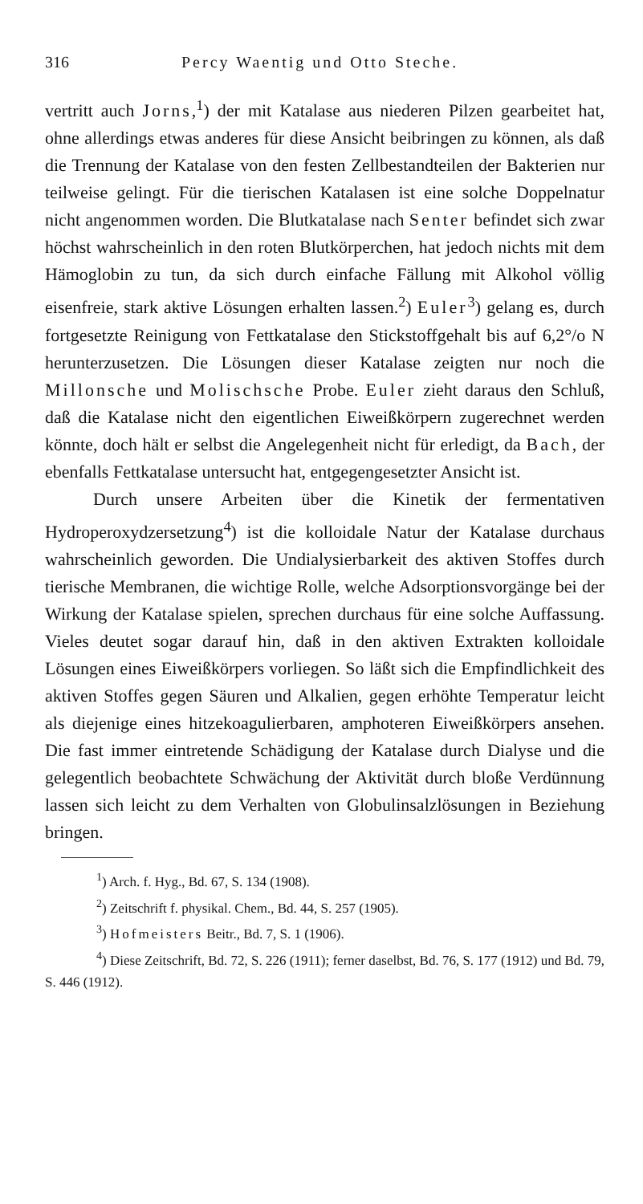316 Percy Waentig und Otto Steche.
vertritt auch Jorns,<sup>1</sup>) der mit Katalase aus niederen Pilzen gearbeitet hat, ohne allerdings etwas anderes für diese Ansicht beibringen zu können, als daß die Trennung der Katalase von den festen Zellbestandteilen der Bakterien nur teilweise gelingt. Für die tierischen Katalasen ist eine solche Doppelnatur nicht angenommen worden. Die Blutkatalase nach Senter befindet sich zwar höchst wahrscheinlich in den roten Blutkörperchen, hat jedoch nichts mit dem Hämoglobin zu tun, da sich durch einfache Fällung mit Alkohol völlig eisenfreie, stark aktive Lösungen erhalten lassen.<sup>2</sup>) Euler<sup>3</sup>) gelang es, durch fortgesetzte Reinigung von Fettkatalase den Stickstoffgehalt bis auf 6,2°/o N herunterzusetzen. Die Lösungen dieser Katalase zeigten nur noch die Millonsche und Molischsche Probe. Euler zieht daraus den Schluß, daß die Katalase nicht den eigentlichen Eiweißkörpern zugerechnet werden könnte, doch hält er selbst die Angelegenheit nicht für erledigt, da Bach, der ebenfalls Fettkatalase untersucht hat, entgegengesetzter Ansicht ist.
Durch unsere Arbeiten über die Kinetik der fermentativen Hydroperoxydzersetzung<sup>4</sup>) ist die kolloidale Natur der Katalase durchaus wahrscheinlich geworden. Die Undialysierbarkeit des aktiven Stoffes durch tierische Membranen, die wichtige Rolle, welche Adsorptionsvorgänge bei der Wirkung der Katalase spielen, sprechen durchaus für eine solche Auffassung. Vieles deutet sogar darauf hin, daß in den aktiven Extrakten kolloidale Lösungen eines Eiweißkörpers vorliegen. So läßt sich die Empfindlichkeit des aktiven Stoffes gegen Säuren und Alkalien, gegen erhöhte Temperatur leicht als diejenige eines hitzekoagulierbaren, amphoteren Eiweißkörpers ansehen. Die fast immer eintretende Schädigung der Katalase durch Dialyse und die gelegentlich beobachtete Schwächung der Aktivität durch bloße Verdünnung lassen sich leicht zu dem Verhalten von Globulinsalzlösungen in Beziehung bringen.
<sup>1</sup>) Arch. f. Hyg., Bd. 67, S. 134 (1908).
<sup>2</sup>) Zeitschrift f. physikal. Chem., Bd. 44, S. 257 (1905).
<sup>3</sup>) Hofmeisters Beitr., Bd. 7, S. 1 (1906).
<sup>4</sup>) Diese Zeitschrift, Bd. 72, S. 226 (1911); ferner daselbst, Bd. 76, S. 177 (1912) und Bd. 79, S. 446 (1912).